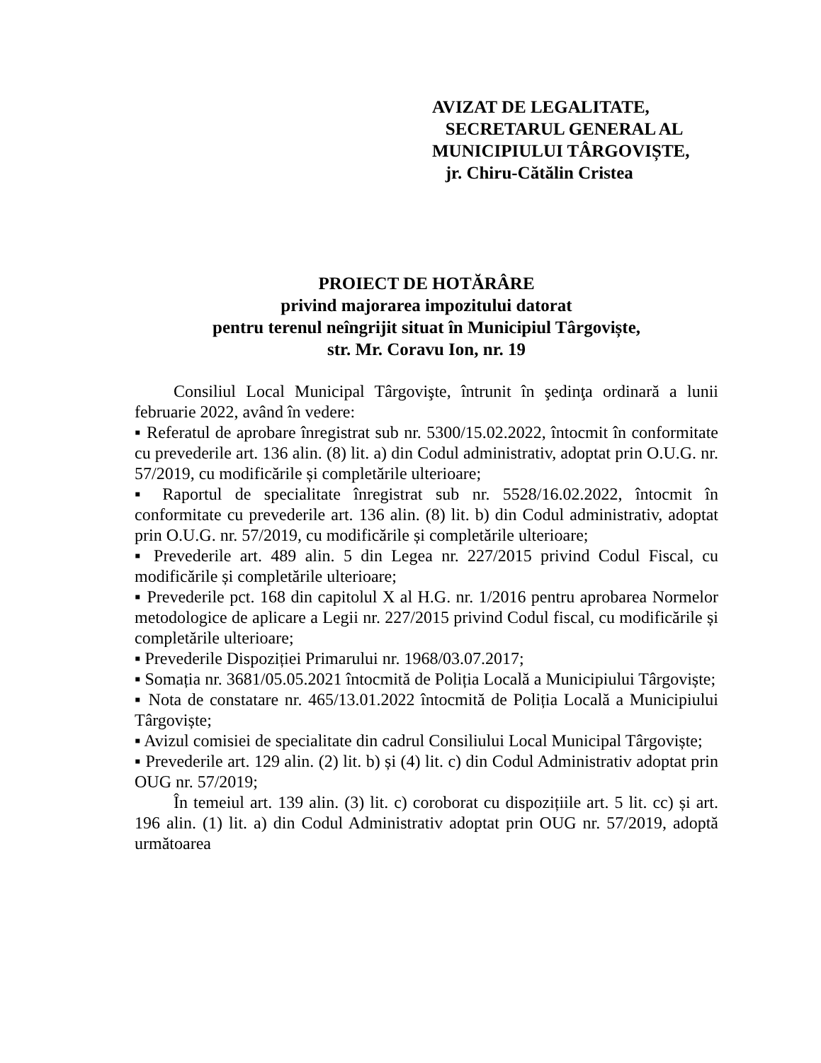AVIZAT DE LEGALITATE,
SECRETARUL GENERAL AL
MUNICIPIULUI TÂRGOVIȘTE,
jr. Chiru-Cătălin Cristea
PROIECT DE HOTĂRÂRE
privind majorarea impozitului datorat
pentru terenul neîngrijit situat în Municipiul Târgoviște,
str. Mr. Coravu Ion, nr. 19
Consiliul Local Municipal Târgovişte, întrunit în şedinţa ordinară a lunii februarie 2022, având în vedere:
▪ Referatul de aprobare înregistrat sub nr. 5300/15.02.2022, întocmit în conformitate cu prevederile art. 136 alin. (8) lit. a) din Codul administrativ, adoptat prin O.U.G. nr. 57/2019, cu modificările și completările ulterioare;
▪ Raportul de specialitate înregistrat sub nr. 5528/16.02.2022, întocmit în conformitate cu prevederile art. 136 alin. (8) lit. b) din Codul administrativ, adoptat prin O.U.G. nr. 57/2019, cu modificările și completările ulterioare;
▪ Prevederile art. 489 alin. 5 din Legea nr. 227/2015 privind Codul Fiscal, cu modificările și completările ulterioare;
▪ Prevederile pct. 168 din capitolul X al H.G. nr. 1/2016 pentru aprobarea Normelor metodologice de aplicare a Legii nr. 227/2015 privind Codul fiscal, cu modificările și completările ulterioare;
▪ Prevederile Dispoziției Primarului nr. 1968/03.07.2017;
▪ Somația nr. 3681/05.05.2021 întocmită de Poliția Locală a Municipiului Târgoviște;
▪ Nota de constatare nr. 465/13.01.2022 întocmită de Poliția Locală a Municipiului Târgoviște;
▪ Avizul comisiei de specialitate din cadrul Consiliului Local Municipal Târgoviște;
▪ Prevederile art. 129 alin. (2) lit. b) și (4) lit. c) din Codul Administrativ adoptat prin OUG nr. 57/2019;
În temeiul art. 139 alin. (3) lit. c) coroborat cu dispozițiile art. 5 lit. cc) și art. 196 alin. (1) lit. a) din Codul Administrativ adoptat prin OUG nr. 57/2019, adoptă următoarea